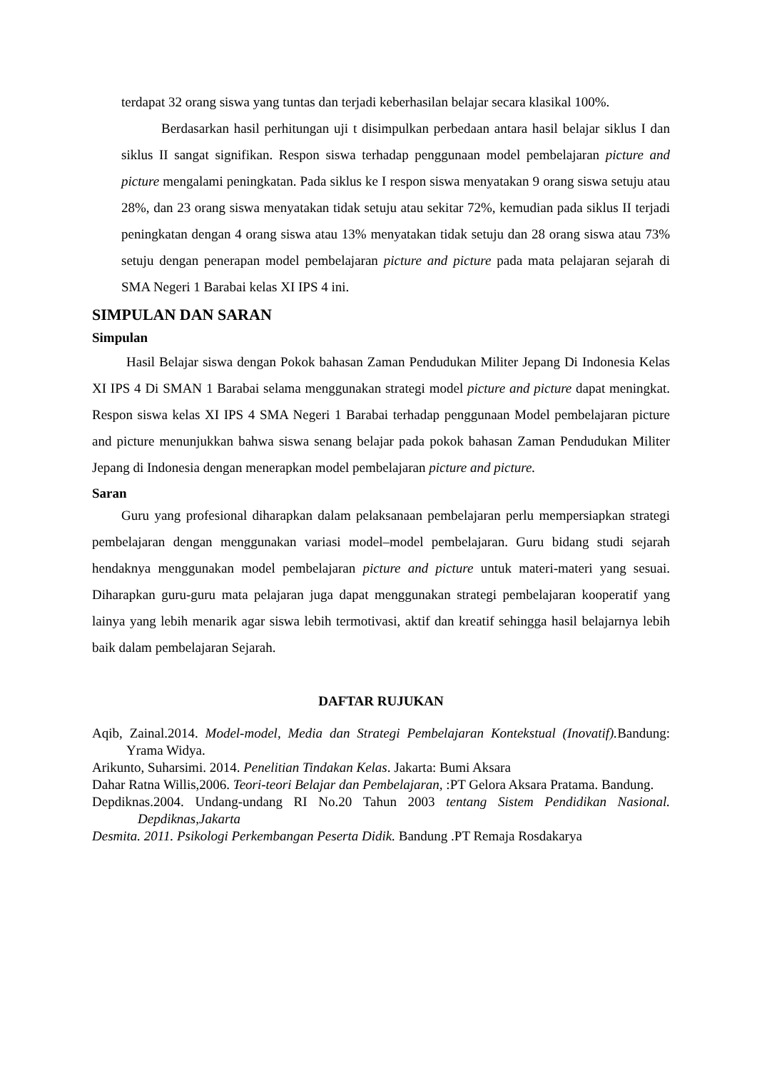terdapat 32 orang siswa yang tuntas dan terjadi keberhasilan belajar secara klasikal 100%.
Berdasarkan hasil perhitungan uji t disimpulkan perbedaan antara hasil belajar siklus I dan siklus II sangat signifikan. Respon siswa terhadap penggunaan model pembelajaran picture and picture mengalami peningkatan. Pada siklus ke I respon siswa menyatakan 9 orang siswa setuju atau 28%, dan 23 orang siswa menyatakan tidak setuju atau sekitar 72%, kemudian pada siklus II terjadi peningkatan dengan 4 orang siswa atau 13% menyatakan tidak setuju dan 28 orang siswa atau 73% setuju dengan penerapan model pembelajaran picture and picture pada mata pelajaran sejarah di SMA Negeri 1 Barabai kelas XI IPS 4 ini.
SIMPULAN DAN SARAN
Simpulan
Hasil Belajar siswa dengan Pokok bahasan Zaman Pendudukan Militer Jepang Di Indonesia Kelas XI IPS 4 Di SMAN 1 Barabai selama menggunakan strategi model picture and picture dapat meningkat. Respon siswa kelas XI IPS 4 SMA Negeri 1 Barabai terhadap penggunaan Model pembelajaran picture and picture menunjukkan bahwa siswa senang belajar pada pokok bahasan Zaman Pendudukan Militer Jepang di Indonesia dengan menerapkan model pembelajaran picture and picture.
Saran
Guru yang profesional diharapkan dalam pelaksanaan pembelajaran perlu mempersiapkan strategi pembelajaran dengan menggunakan variasi model–model pembelajaran. Guru bidang studi sejarah hendaknya menggunakan model pembelajaran picture and picture untuk materi-materi yang sesuai. Diharapkan guru-guru mata pelajaran juga dapat menggunakan strategi pembelajaran kooperatif yang lainya yang lebih menarik agar siswa lebih termotivasi, aktif dan kreatif sehingga hasil belajarnya lebih baik dalam pembelajaran Sejarah.
DAFTAR RUJUKAN
Aqib, Zainal.2014. Model-model, Media dan Strategi Pembelajaran Kontekstual (Inovatif). Bandung: Yrama Widya.
Arikunto, Suharsimi. 2014. Penelitian Tindakan Kelas. Jakarta: Bumi Aksara
Dahar Ratna Willis,2006. Teori-teori Belajar dan Pembelajaran, :PT Gelora Aksara Pratama. Bandung.
Depdiknas.2004. Undang-undang RI No.20 Tahun 2003 tentang Sistem Pendidikan Nasional. Depdiknas,Jakarta
Desmita. 2011. Psikologi Perkembangan Peserta Didik. Bandung .PT Remaja Rosdakarya